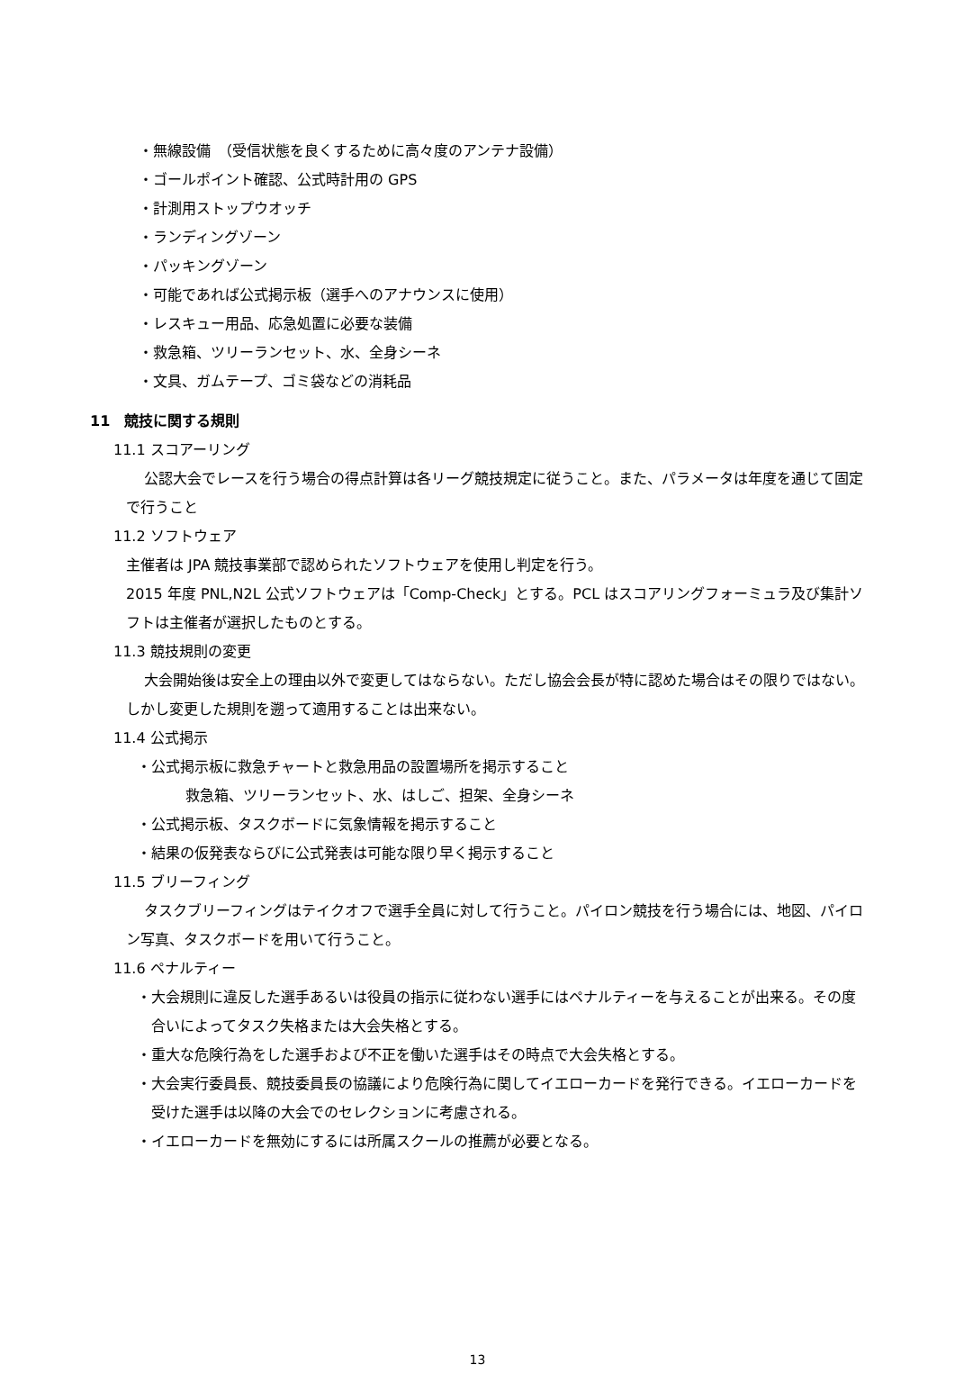・無線設備　（受信状態を良くするために高々度のアンテナ設備）
・ゴールポイント確認、公式時計用の GPS
・計測用ストップウオッチ
・ランディングゾーン
・パッキングゾーン
・可能であれば公式掲示板（選手へのアナウンスに使用）
・レスキュー用品、応急処置に必要な装備
・救急箱、ツリーランセット、水、全身シーネ
・文具、ガムテープ、ゴミ袋などの消耗品
11　競技に関する規則
11.1 スコアーリング
公認大会でレースを行う場合の得点計算は各リーグ競技規定に従うこと。また、パラメータは年度を通じて固定で行うこと
11.2 ソフトウェア
主催者は JPA 競技事業部で認められたソフトウェアを使用し判定を行う。
2015 年度 PNL,N2L 公式ソフトウェアは「Comp-Check」とする。PCL はスコアリングフォーミュラ及び集計ソフトは主催者が選択したものとする。
11.3 競技規則の変更
大会開始後は安全上の理由以外で変更してはならない。ただし協会会長が特に認めた場合はその限りではない。しかし変更した規則を遡って適用することは出来ない。
11.4 公式掲示
・公式掲示板に救急チャートと救急用品の設置場所を掲示すること
救急箱、ツリーランセット、水、はしご、担架、全身シーネ
・公式掲示板、タスクボードに気象情報を掲示すること
・結果の仮発表ならびに公式発表は可能な限り早く掲示すること
11.5 ブリーフィング
タスクブリーフィングはテイクオフで選手全員に対して行うこと。パイロン競技を行う場合には、地図、パイロン写真、タスクボードを用いて行うこと。
11.6 ペナルティー
・大会規則に違反した選手あるいは役員の指示に従わない選手にはペナルティーを与えることが出来る。その度合いによってタスク失格または大会失格とする。
・重大な危険行為をした選手および不正を働いた選手はその時点で大会失格とする。
・大会実行委員長、競技委員長の協議により危険行為に関してイエローカードを発行できる。イエローカードを受けた選手は以降の大会でのセレクションに考慮される。
・イエローカードを無効にするには所属スクールの推薦が必要となる。
13